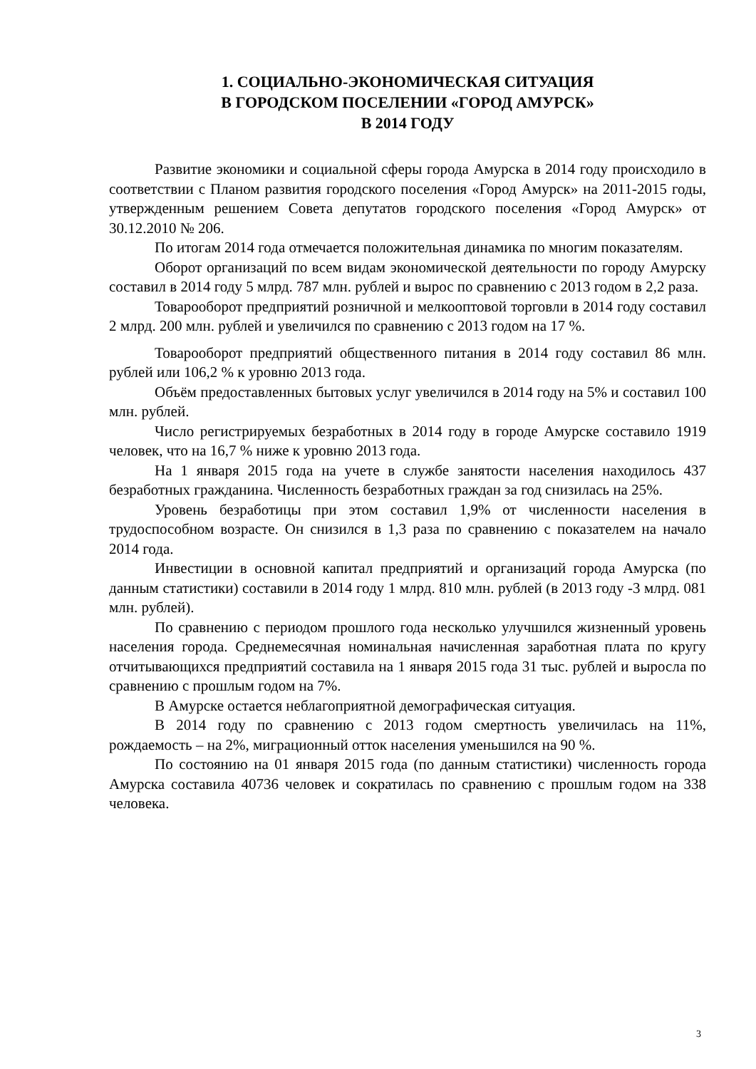1. СОЦИАЛЬНО-ЭКОНОМИЧЕСКАЯ СИТУАЦИЯ
В ГОРОДСКОМ ПОСЕЛЕНИИ «ГОРОД АМУРСК»
В 2014 ГОДУ
Развитие экономики и социальной сферы города Амурска в 2014 году происходило в соответствии с Планом развития городского поселения «Город Амурск» на 2011-2015 годы, утвержденным решением Совета депутатов городского поселения «Город Амурск» от 30.12.2010 № 206.
По итогам 2014 года отмечается положительная динамика по многим показателям.
Оборот организаций по всем видам экономической деятельности по городу Амурску составил в 2014 году 5 млрд. 787 млн. рублей и вырос по сравнению с 2013 годом в 2,2 раза.
Товарооборот предприятий розничной и мелкооптовой торговли в 2014 году составил 2 млрд. 200 млн. рублей и увеличился по сравнению с 2013 годом на 17 %.
Товарооборот предприятий общественного питания в 2014 году составил 86 млн. рублей или 106,2 % к уровню 2013 года.
Объём предоставленных бытовых услуг увеличился в 2014 году на 5% и составил 100 млн. рублей.
Число регистрируемых безработных в 2014 году в городе Амурске составило 1919 человек, что на 16,7 % ниже к уровню 2013 года.
На 1 января 2015 года на учете в службе занятости населения находилось 437 безработных гражданина. Численность безработных граждан за год снизилась на 25%.
Уровень безработицы при этом составил 1,9% от численности населения в трудоспособном возрасте. Он снизился в 1,3 раза по сравнению с показателем на начало 2014 года.
Инвестиции в основной капитал предприятий и организаций города Амурска (по данным статистики) составили в 2014 году 1 млрд. 810 млн. рублей (в 2013 году -3 млрд. 081 млн. рублей).
По сравнению с периодом прошлого года несколько улучшился жизненный уровень населения города. Среднемесячная номинальная начисленная заработная плата по кругу отчитывающихся предприятий составила на 1 января 2015 года 31 тыс. рублей и выросла по сравнению с прошлым годом на 7%.
В Амурске остается неблагоприятной демографическая ситуация.
В 2014 году по сравнению с 2013 годом смертность увеличилась на 11%, рождаемость – на 2%, миграционный отток населения уменьшился на 90 %.
По состоянию на 01 января 2015 года (по данным статистики) численность города Амурска составила 40736 человек и сократилась по сравнению с прошлым годом на 338 человека.
3